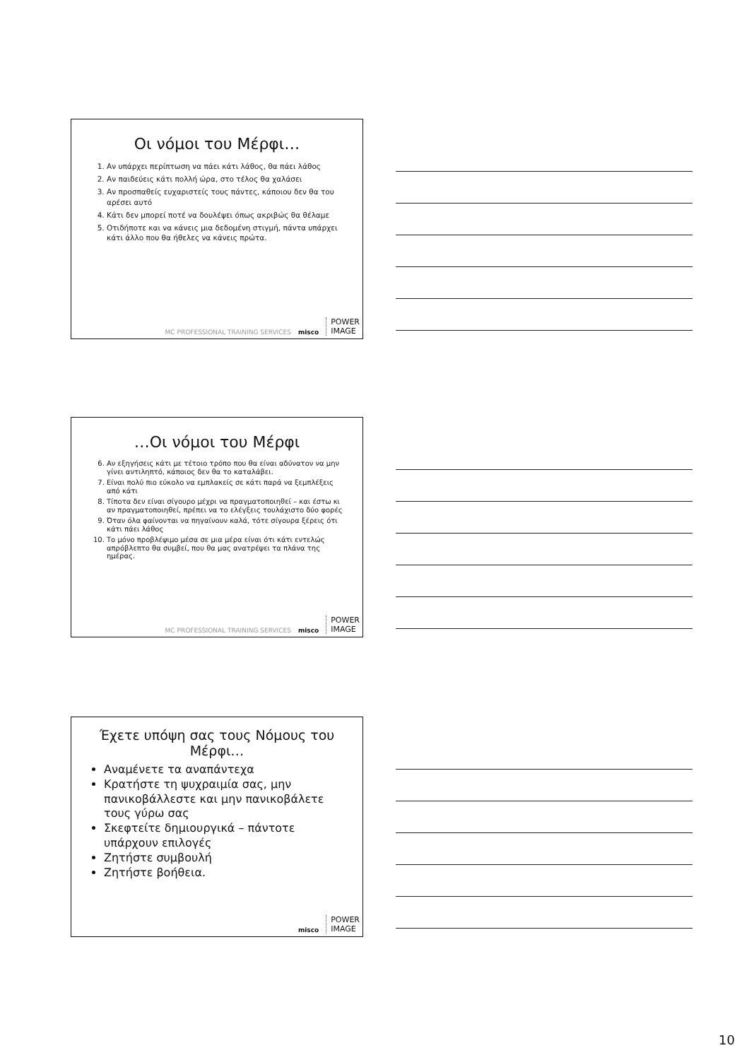Οι νόμοι του Μέρφι…
1. Αν υπάρχει περίπτωση να πάει κάτι λάθος, θα πάει λάθος
2. Αν παιδεύεις κάτι πολλή ώρα, στο τέλος θα χαλάσει
3. Αν προσπαθείς ευχαριστείς τους πάντες, κάποιου δεν θα του αρέσει αυτό
4. Κάτι δεν μπορεί ποτέ να δουλέψει όπως ακριβώς θα θέλαμε
5. Οτιδήποτε και να κάνεις μια δεδομένη στιγμή, πάντα υπάρχει κάτι άλλο που θα ήθελες να κάνεις πρώτα.
MC PROFESSIONAL TRAINING SERVICES misco POWER
IMAGE
…Οι νόμοι του Μέρφι
6. Αν εξηγήσεις κάτι με τέτοιο τρόπο που θα είναι αδύνατον να μην γίνει αντιληπτό, κάποιος δεν θα το καταλάβει.
7. Είναι πολύ πιο εύκολο να εμπλακείς σε κάτι παρά να ξεμπλέξεις από κάτι
8. Τίποτα δεν είναι σίγουρο μέχρι να πραγματοποιηθεί – και έστω κι αν πραγματοποιηθεί, πρέπει να το ελέγξεις τουλάχιστο δύο φορές
9. Όταν όλα φαίνονται να πηγαίνουν καλά, τότε σίγουρα ξέρεις ότι κάτι πάει λάθος
10. Το μόνο προβλέψιμο μέσα σε μια μέρα είναι ότι κάτι εντελώς απρόβλεπτο θα συμβεί, που θα μας ανατρέψει τα πλάνα της ημέρας.
MC PROFESSIONAL TRAINING SERVICES misco POWER
IMAGE
Έχετε υπόψη σας τους Νόμους του Μέρφι…
Αναμένετε τα αναπάντεχα
Κρατήστε τη ψυχραιμία σας, μην πανικοβάλλεστε και μην πανικοβάλετε τους γύρω σας
Σκεφτείτε δημιουργικά – πάντοτε υπάρχουν επιλογές
Ζητήστε συμβουλή
Ζητήστε βοήθεια.
misco POWER
IMAGE
10